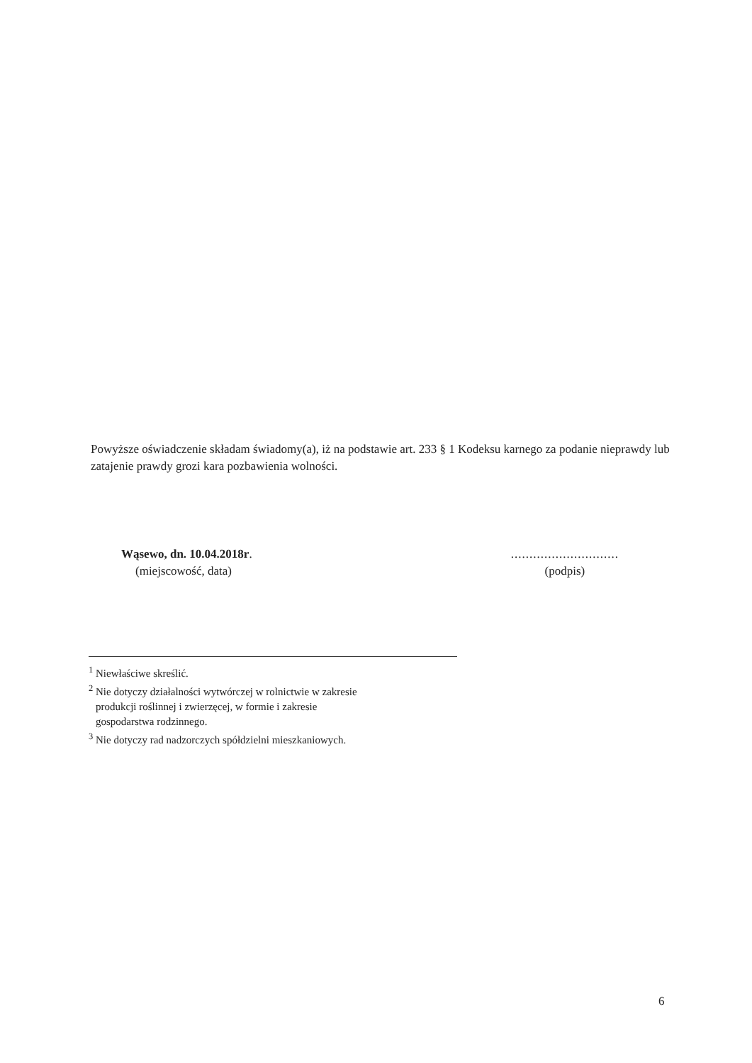Powyższe oświadczenie składam świadomy(a), iż na podstawie art. 233 § 1 Kodeksu karnego za podanie nieprawdy lub zatajenie prawdy grozi kara pozbawienia wolności.
Wąsewo, dn. 10.04.2018r.
(miejscowość, data)
.............................
(podpis)
<sup>1</sup> Niewłaściwe skreślić.
<sup>2</sup> Nie dotyczy działalności wytwórczej w rolnictwie w zakresie
produkcji roślinnej i zwierzęcej, w formie i zakresie
gospodarstwa rodzinnego.
<sup>3</sup> Nie dotyczy rad nadzorczych spółdzielni mieszkaniowych.
6